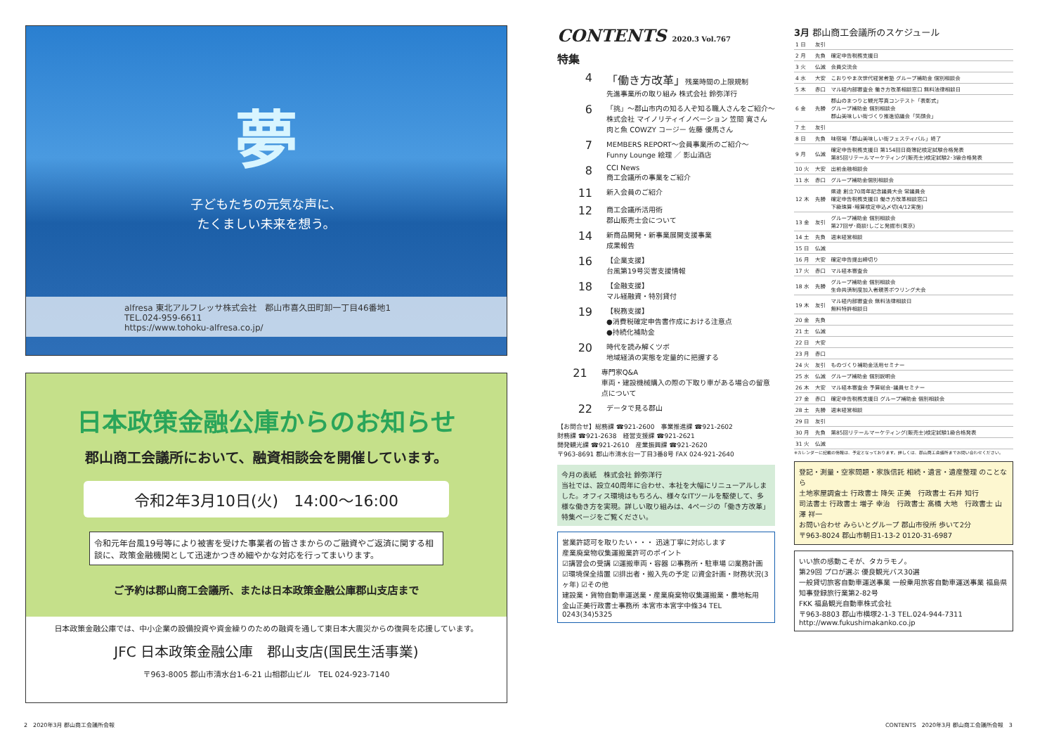夢
子どもたちの元気な声に、
たくましい未来を想う。
alfresa 東北アルフレッサ株式会社　郡山市喜久田町卸一丁目46番地1　TEL.024-959-6611
https://www.tohoku-alfresa.co.jp/
日本政策金融公庫からのお知らせ
郡山商工会議所において、融資相談会を開催しています。
令和2年3月10日(火)　14:00〜16:00
令和元年台風19号等により被害を受けた事業者の皆さまからのご融資やご返済に関する相談に、政策金融機関として迅速かつきめ細やかな対応を行ってまいります。
ご予約は郡山商工会議所、または日本政策金融公庫郡山支店まで
日本政策金融公庫では、中小企業の設備投資や資金繰りのための融資を通して東日本大震災からの復興を応援しています。
JFC 日本政策金融公庫　郡山支店(国民生活事業)
〒963-8005 郡山市清水台1-6-21 山相郡山ビル　TEL 024-923-7140
CONTENTS 2020.3 Vol.767
特集
4 「働き方改革」残業時間の上限規制
先進事業所の取り組み 株式会社 鈴弥洋行
6
「挑」〜郡山市内の知る人ぞ知る職人さんをご紹介〜
株式会社 マイノリティイノベーション 笠間 寛さん
肉と魚 COWZY コージー 佐藤 優馬さん
7
MEMBERS REPORT〜会員事業所のご紹介〜
Funny Lounge 絵理 ／ 影山酒店
8
CCI News
商工会議所の事業をご紹介
11
新入会員のご紹介
12
商工会議所活用術
郡山販売士会について
14
新商品開発・新事業展開支援事業
成果報告
16
【企業支援】
台風第19号災害支援情報
18
【金融支援】
マル経融資・特別貸付
19
【税務支援】
●消費税確定申告書作成における注意点
●持続化補助金
20
時代を読み解くツボ
地域経済の実態を定量的に把握する
21
専門家Q&A
車両・建設機械購入の際の下取り車がある場合の留意点について
22
データで見る郡山
【お問合せ】総務課 ☎921-2600　事業推進課 ☎921-2602
財務課 ☎921-2638　経営支援課 ☎921-2621
開発観光課 ☎921-2610　産業振興課 ☎921-2620
〒963-8691 郡山市清水台一丁目3番8号 FAX 024-921-2640
今月の表紙　株式会社 鈴弥洋行
当社では、設立40周年に合わせ、本社を大幅にリニューアルしました。オフィス環境はもちろん、様々なITツールを駆使して、多様な働き方を実現。詳しい取り組みは、4ページの「働き方改革」特集ページをご覧ください。
営業許認可を取りたい・・・ 迅速丁寧に対応します
産業廃棄物収集運搬業許可のポイント
☑講習会の受講 ☑運搬車両・容器 ☑事務所・駐車場 ☑業務計画 ☑環境保全措置 ☑排出者・搬入先の予定 ☑資金計画・財務状況(3ヶ年) ☑その他
建設業・貨物自動車運送業・産業廃棄物収集運搬業・農地転用
金山正美行政書士事務所 本宮市本宮字中條34 TEL 0243(34)5325
3月 郡山商工会議所のスケジュール
| 1 日 | 友引 | |
| 2 月 | 先負 | 確定申告税務支援日 |
| 3 火 | 仏滅 | 会員交流会 |
| 4 水 | 大安 | こおりやま次世代経営者塾 グループ補助金 個別相談会 |
| 5 木 | 赤口 | マル経内部審査会 働き方改革相談窓口 無料法律相談日 |
| 6 金 | 先勝 | 郡山のまつりと観光写真コンテスト「表彰式」 グループ補助金 個別相談会 郡山美味しい街づくり推進協議会「笑顔会」 |
| 7 土 | 友引 | |
| 8 日 | 先負 | 味宿場「郡山美味しい街フェスティバル」終了 |
| 9 月 | 仏滅 | 確定申告税務支援日 第154回日商簿記検定試験合格発表 第85回リテールマーケティング(販売士)検定試験2･3級合格発表 |
| 10 火 | 大安 | 出前金融相談会 |
| 11 水 | 赤口 | グループ補助金個別相談会 |
| 12 木 | 先勝 | 県連 創立70周年記念議員大会 常議員会 確定申告税務支援日 働き方改革相談窓口 下級珠算･暗算検定申込〆切(4/12実施) |
| 13 金 | 友引 | グループ補助金 個別相談会 第27回ザ･商談!しごと発掘市(東京) |
| 14 土 | 先負 | 週末経営相談 |
| 15 日 | 仏滅 | |
| 16 月 | 大安 | 確定申告提出締切り |
| 17 火 | 赤口 | マル経本審査会 |
| 18 水 | 先勝 | グループ補助金 個別相談会 生命共済制度加入者親善ボウリング大会 |
| 19 木 | 友引 | マル経内部審査会 無料法律相談日 無料特許相談日 |
| 20 金 | 先負 | |
| 21 土 | 仏滅 | |
| 22 日 | 大安 | |
| 23 月 | 赤口 | |
| 24 火 | 友引 | ものづくり補助金活用セミナー |
| 25 水 | 仏滅 | グループ補助金 個別説明会 |
| 26 木 | 大安 | マル経本審査会 予算総会･議員セミナー |
| 27 金 | 赤口 | 確定申告税務支援日 グループ補助金 個別相談会 |
| 28 土 | 先勝 | 週末経営相談 |
| 29 日 | 友引 | |
| 30 月 | 先負 | 第85回リテールマーケティング(販売士)検定試験1級合格発表 |
| 31 火 | 仏滅 | |
※カレンダーに記載の情報は、予定となっております。詳しくは、郡山商工会議所までお問い合わせください。
登記・測量・空家問題・家族信託 相続・遺言・遺産整理 のことなら
土地家屋調査士 行政書士 降矢 正美　行政書士 石井 知行
司法書士 行政書士 増子 幸治　行政書士 髙橋 大地　行政書士 山澤 祥一
お問い合わせ みらいとグループ 郡山市役所 歩いて2分
〒963-8024 郡山市朝日1-13-2 0120-31-6987
いい旅の感動こそが、タカラモノ。
第29回 プロが選ぶ 優良観光バス30選
一般貸切旅客自動車運送事業 一般乗用旅客自動車運送事業 福島県知事登録旅行業第2-82号
FKK 福島観光自動車株式会社
〒963-8803 郡山市横塚2-1-3 TEL.024-944-7311 http://www.fukushimakanko.co.jp
2　2020年3月 郡山商工会議所会報
CONTENTS　2020年3月 郡山商工会議所会報　3